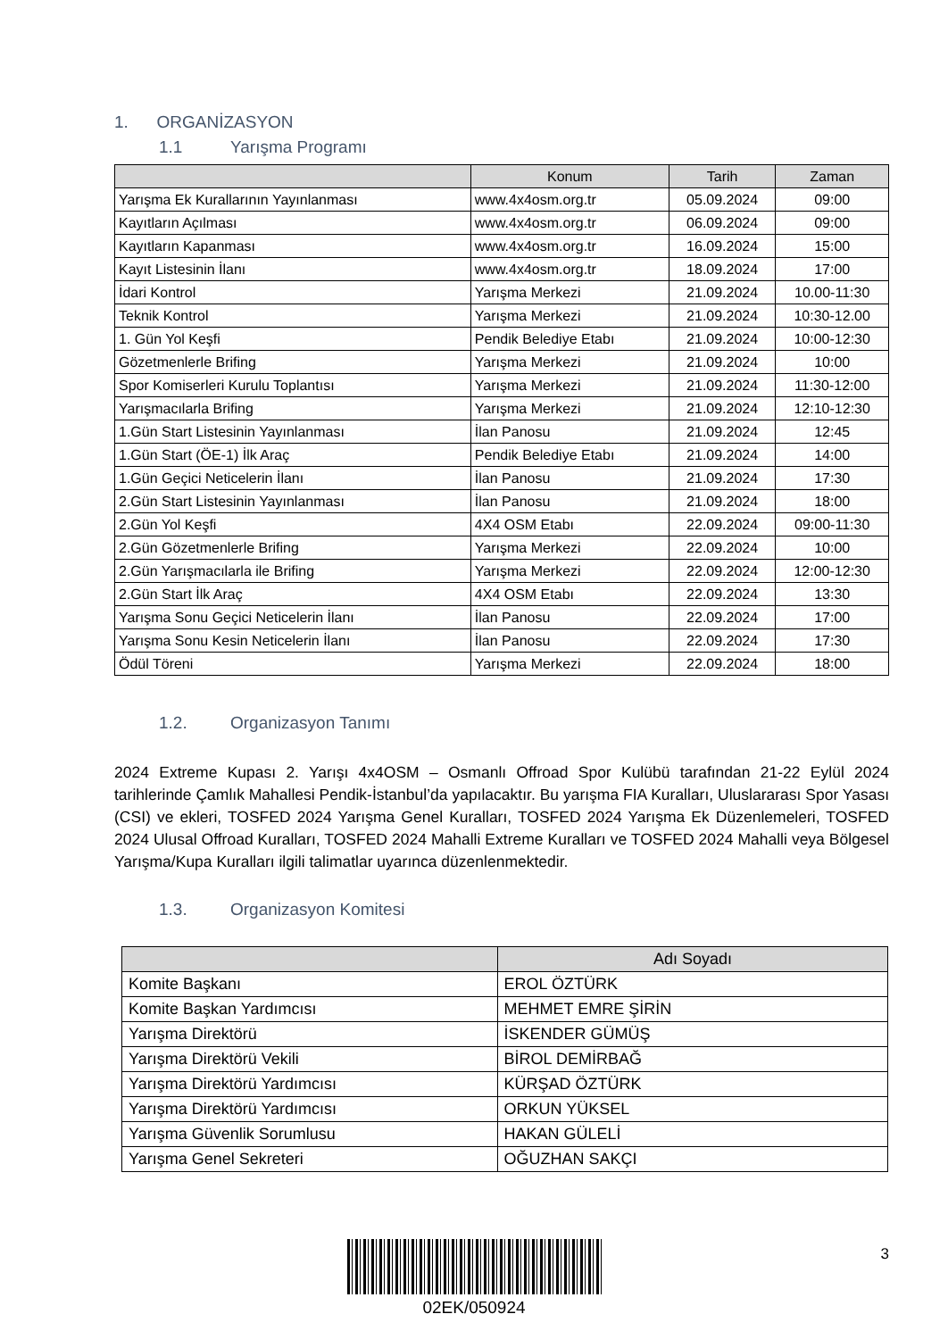1. ORGANİZASYON
1.1 Yarışma Programı
| | Konum | Tarih | Zaman |
| --- | --- | --- | --- |
| Yarışma Ek Kurallarının Yayınlanması | www.4x4osm.org.tr | 05.09.2024 | 09:00 |
| Kayıtların Açılması | www.4x4osm.org.tr | 06.09.2024 | 09:00 |
| Kayıtların Kapanması | www.4x4osm.org.tr | 16.09.2024 | 15:00 |
| Kayıt Listesinin İlanı | www.4x4osm.org.tr | 18.09.2024 | 17:00 |
| İdari Kontrol | Yarışma Merkezi | 21.09.2024 | 10.00-11:30 |
| Teknik Kontrol | Yarışma Merkezi | 21.09.2024 | 10:30-12.00 |
| 1. Gün Yol Keşfi | Pendik Belediye Etabı | 21.09.2024 | 10:00-12:30 |
| Gözetmenlerle Brifing | Yarışma Merkezi | 21.09.2024 | 10:00 |
| Spor Komiserleri Kurulu Toplantısı | Yarışma Merkezi | 21.09.2024 | 11:30-12:00 |
| Yarışmacılarla Brifing | Yarışma Merkezi | 21.09.2024 | 12:10-12:30 |
| 1.Gün Start Listesinin Yayınlanması | İlan Panosu | 21.09.2024 | 12:45 |
| 1.Gün Start (ÖE-1) İlk Araç | Pendik Belediye Etabı | 21.09.2024 | 14:00 |
| 1.Gün Geçici Neticelerin İlanı | İlan Panosu | 21.09.2024 | 17:30 |
| 2.Gün Start Listesinin Yayınlanması | İlan Panosu | 21.09.2024 | 18:00 |
| 2.Gün Yol Keşfi | 4X4 OSM Etabı | 22.09.2024 | 09:00-11:30 |
| 2.Gün Gözetmenlerle Brifing | Yarışma Merkezi | 22.09.2024 | 10:00 |
| 2.Gün Yarışmacılarla ile Brifing | Yarışma Merkezi | 22.09.2024 | 12:00-12:30 |
| 2.Gün Start İlk Araç | 4X4 OSM Etabı | 22.09.2024 | 13:30 |
| Yarışma Sonu Geçici Neticelerin İlanı | İlan Panosu | 22.09.2024 | 17:00 |
| Yarışma Sonu Kesin Neticelerin İlanı | İlan Panosu | 22.09.2024 | 17:30 |
| Ödül Töreni | Yarışma Merkezi | 22.09.2024 | 18:00 |
1.2. Organizasyon Tanımı
2024 Extreme Kupası 2. Yarışı 4x4OSM – Osmanlı Offroad Spor Kulübü tarafından 21-22 Eylül 2024 tarihlerinde Çamlık Mahallesi Pendik-İstanbul’da yapılacaktır. Bu yarışma FIA Kuralları, Uluslararası Spor Yasası (CSI) ve ekleri, TOSFED 2024 Yarışma Genel Kuralları, TOSFED 2024 Yarışma Ek Düzenlemeleri, TOSFED 2024 Ulusal Offroad Kuralları, TOSFED 2024 Mahalli Extreme Kuralları ve TOSFED 2024 Mahalli veya Bölgesel Yarışma/Kupa Kuralları ilgili talimatlar uyarınca düzenlenmektedir.
1.3. Organizasyon Komitesi
| | Adı Soyadı |
| --- | --- |
| Komite Başkanı | EROL ÖZTÜRK |
| Komite Başkan Yardımcısı | MEHMET EMRE ŞİRİN |
| Yarışma Direktörü | İSKENDER GÜMÜŞ |
| Yarışma Direktörü Vekili | BİROL DEMİRBAĞ |
| Yarışma Direktörü Yardımcısı | KÜRŞAD ÖZTÜRK |
| Yarışma Direktörü Yardımcısı | ORKUN YÜKSEL |
| Yarışma Güvenlik Sorumlusu | HAKAN GÜLELİ |
| Yarışma Genel Sekreteri | OĞUZHAN SAKÇI |
3 02EK/050924